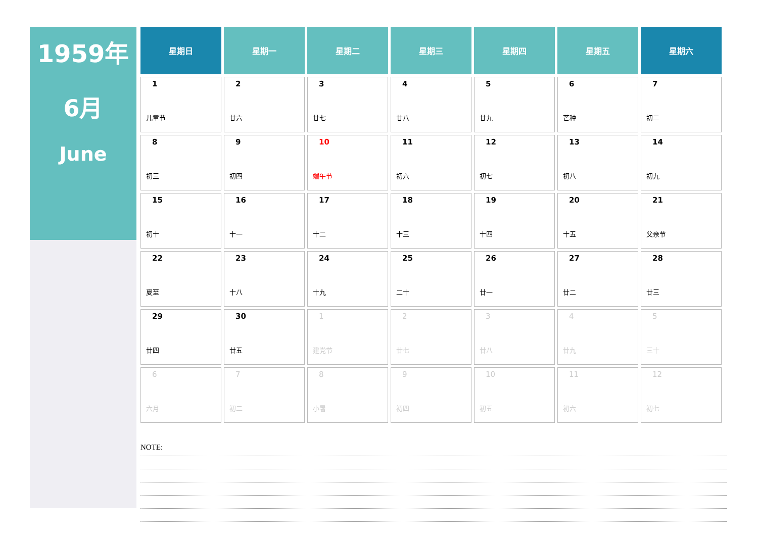1959年
6月
June
| 星期日 | 星期一 | 星期二 | 星期三 | 星期四 | 星期五 | 星期六 |
| --- | --- | --- | --- | --- | --- | --- |
| 1 儿童节 | 2 廿六 | 3 廿七 | 4 廿八 | 5 廿九 | 6 芒种 | 7 初二 |
| 8 初三 | 9 初四 | 10 端午节 | 11 初六 | 12 初七 | 13 初八 | 14 初九 |
| 15 初十 | 16 十一 | 17 十二 | 18 十三 | 19 十四 | 20 十五 | 21 父亲节 |
| 22 夏至 | 23 十八 | 24 十九 | 25 二十 | 26 廿一 | 27 廿二 | 28 廿三 |
| 29 廿四 | 30 廿五 | 1 建党节 | 2 廿七 | 3 廿八 | 4 廿九 | 5 三十 |
| 6 六月 | 7 初二 | 8 小暑 | 9 初四 | 10 初五 | 11 初六 | 12 初七 |
NOTE: